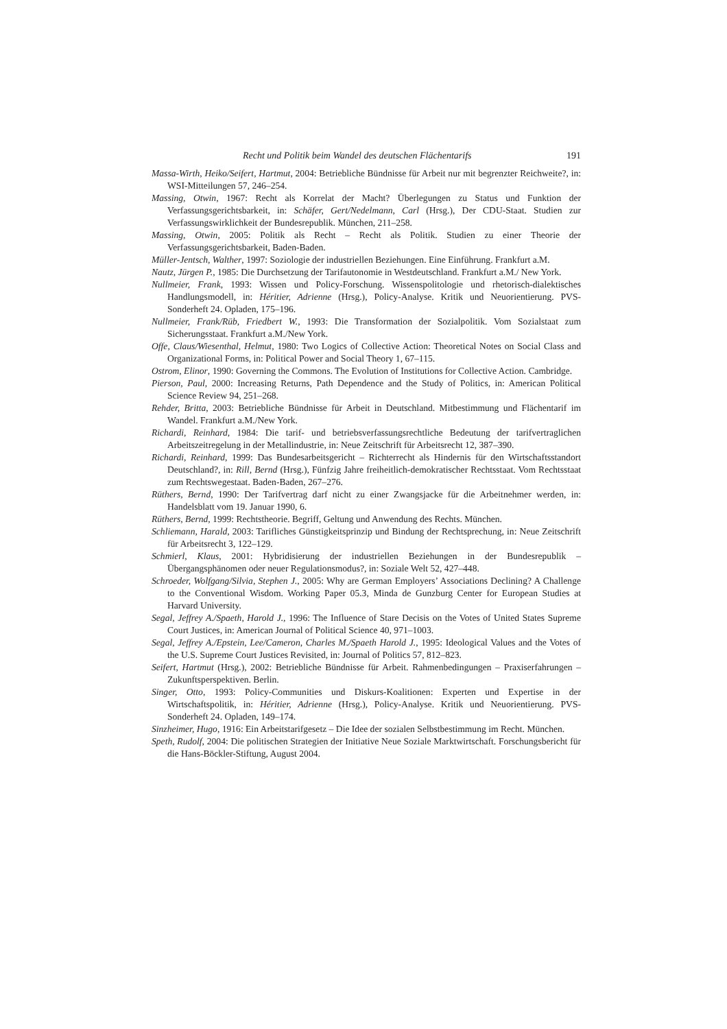Recht und Politik beim Wandel des deutschen Flächentarifs 191
Massa-Wirth, Heiko/Seifert, Hartmut, 2004: Betriebliche Bündnisse für Arbeit nur mit begrenzter Reichweite?, in: WSI-Mitteilungen 57, 246–254.
Massing, Otwin, 1967: Recht als Korrelat der Macht? Überlegungen zu Status und Funktion der Verfassungsgerichtsbarkeit, in: Schäfer, Gert/Nedelmann, Carl (Hrsg.), Der CDU-Staat. Studien zur Verfassungswirklichkeit der Bundesrepublik. München, 211–258.
Massing, Otwin, 2005: Politik als Recht – Recht als Politik. Studien zu einer Theorie der Verfassungsgerichtsbarkeit, Baden-Baden.
Müller-Jentsch, Walther, 1997: Soziologie der industriellen Beziehungen. Eine Einführung. Frankfurt a.M.
Nautz, Jürgen P., 1985: Die Durchsetzung der Tarifautonomie in Westdeutschland. Frankfurt a.M./ New York.
Nullmeier, Frank, 1993: Wissen und Policy-Forschung. Wissenspolitologie und rhetorisch-dialektisches Handlungsmodell, in: Héritier, Adrienne (Hrsg.), Policy-Analyse. Kritik und Neuorientierung. PVS-Sonderheft 24. Opladen, 175–196.
Nullmeier, Frank/Rüb, Friedbert W., 1993: Die Transformation der Sozialpolitik. Vom Sozialstaat zum Sicherungsstaat. Frankfurt a.M./New York.
Offe, Claus/Wiesenthal, Helmut, 1980: Two Logics of Collective Action: Theoretical Notes on Social Class and Organizational Forms, in: Political Power and Social Theory 1, 67–115.
Ostrom, Elinor, 1990: Governing the Commons. The Evolution of Institutions for Collective Action. Cambridge.
Pierson, Paul, 2000: Increasing Returns, Path Dependence and the Study of Politics, in: American Political Science Review 94, 251–268.
Rehder, Britta, 2003: Betriebliche Bündnisse für Arbeit in Deutschland. Mitbestimmung und Flächentarif im Wandel. Frankfurt a.M./New York.
Richardi, Reinhard, 1984: Die tarif- und betriebsverfassungsrechtliche Bedeutung der tarifvertraglichen Arbeitszeitregelung in der Metallindustrie, in: Neue Zeitschrift für Arbeitsrecht 12, 387–390.
Richardi, Reinhard, 1999: Das Bundesarbeitsgericht – Richterrecht als Hindernis für den Wirtschaftsstandort Deutschland?, in: Rill, Bernd (Hrsg.), Fünfzig Jahre freiheitlich-demokratischer Rechtsstaat. Vom Rechtsstaat zum Rechtswegestaat. Baden-Baden, 267–276.
Rüthers, Bernd, 1990: Der Tarifvertrag darf nicht zu einer Zwangsjacke für die Arbeitnehmer werden, in: Handelsblatt vom 19. Januar 1990, 6.
Rüthers, Bernd, 1999: Rechtstheorie. Begriff, Geltung und Anwendung des Rechts. München.
Schliemann, Harald, 2003: Tarifliches Günstigkeitsprinzip und Bindung der Rechtsprechung, in: Neue Zeitschrift für Arbeitsrecht 3, 122–129.
Schmierl, Klaus, 2001: Hybridisierung der industriellen Beziehungen in der Bundesrepublik – Übergangsphänomen oder neuer Regulationsmodus?, in: Soziale Welt 52, 427–448.
Schroeder, Wolfgang/Silvia, Stephen J., 2005: Why are German Employers’ Associations Declining? A Challenge to the Conventional Wisdom. Working Paper 05.3, Minda de Gunzburg Center for European Studies at Harvard University.
Segal, Jeffrey A./Spaeth, Harold J., 1996: The Influence of Stare Decisis on the Votes of United States Supreme Court Justices, in: American Journal of Political Science 40, 971–1003.
Segal, Jeffrey A./Epstein, Lee/Cameron, Charles M./Spaeth Harold J., 1995: Ideological Values and the Votes of the U.S. Supreme Court Justices Revisited, in: Journal of Politics 57, 812–823.
Seifert, Hartmut (Hrsg.), 2002: Betriebliche Bündnisse für Arbeit. Rahmenbedingungen – Praxiserfahrungen – Zukunftsperspektiven. Berlin.
Singer, Otto, 1993: Policy-Communities und Diskurs-Koalitionen: Experten und Expertise in der Wirtschaftspolitik, in: Héritier, Adrienne (Hrsg.), Policy-Analyse. Kritik und Neuorientierung. PVS-Sonderheft 24. Opladen, 149–174.
Sinzheimer, Hugo, 1916: Ein Arbeitstarifgesetz – Die Idee der sozialen Selbstbestimmung im Recht. München.
Speth, Rudolf, 2004: Die politischen Strategien der Initiative Neue Soziale Marktwirtschaft. Forschungsbericht für die Hans-Böckler-Stiftung, August 2004.